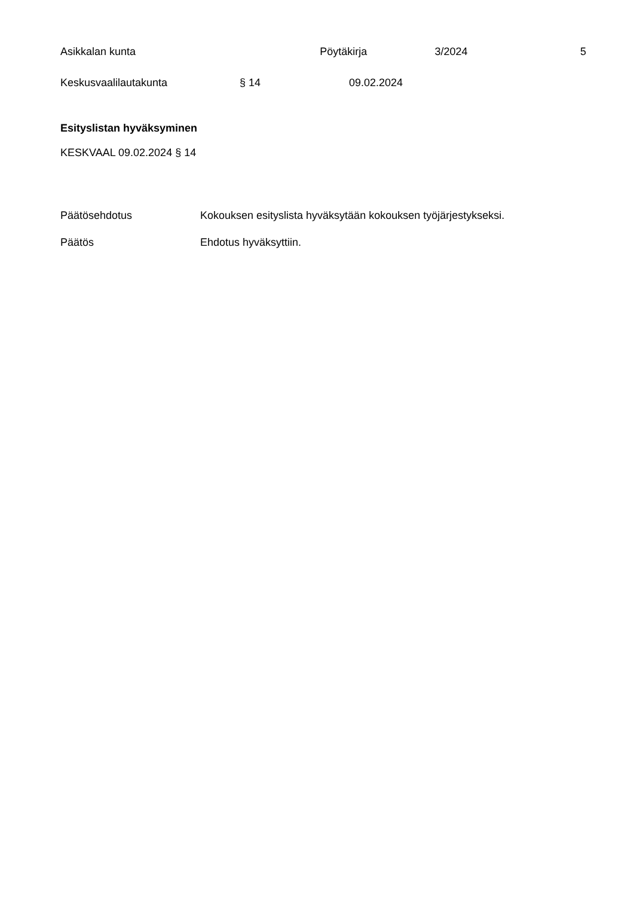Asikkalan kunta Pöytäkirja 3/2024 5
Keskusvaalilautakunta § 14 09.02.2024
Esityslistan hyväksyminen
KESKVAAL 09.02.2024 § 14
Päätösehdotus Kokouksen esityslista hyväksytään kokouksen työjärjestykseksi.
Päätös Ehdotus hyväksyttiin.